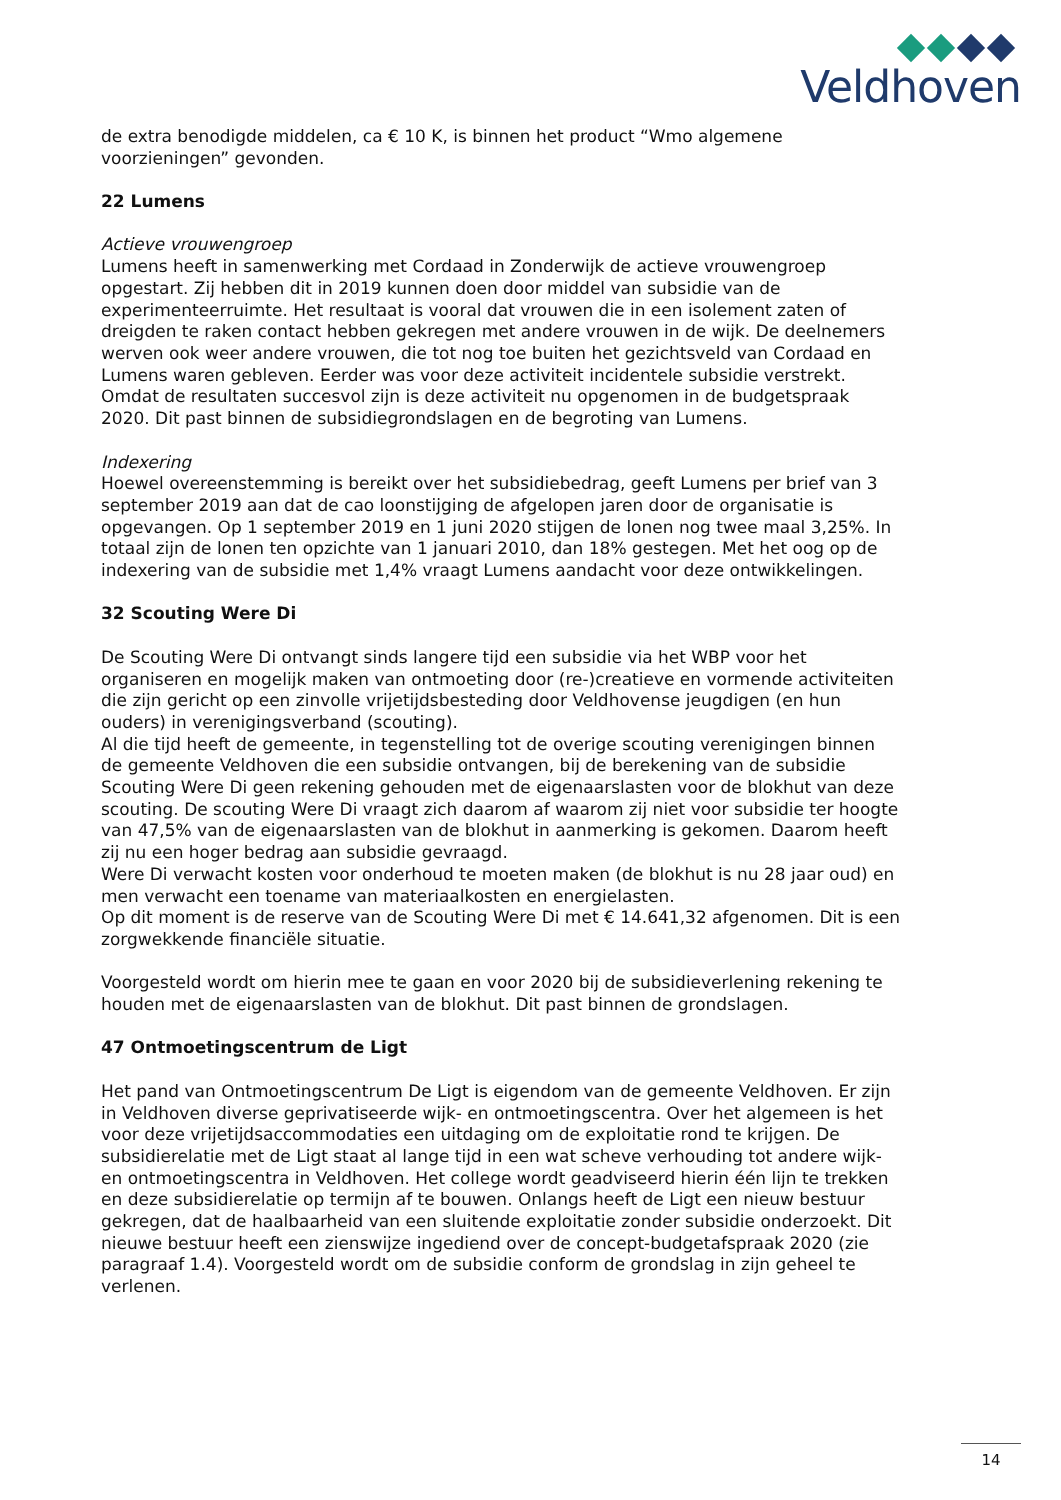Veldhoven
de extra benodigde middelen, ca € 10 K, is binnen het product “Wmo algemene voorzieningen” gevonden.
22 Lumens
Actieve vrouwengroep
Lumens heeft in samenwerking met Cordaad in Zonderwijk de actieve vrouwengroep opgestart. Zij hebben dit in 2019 kunnen doen door middel van subsidie van de experimenteerruimte. Het resultaat is vooral dat vrouwen die in een isolement zaten of dreigden te raken contact hebben gekregen met andere vrouwen in de wijk. De deelnemers werven ook weer andere vrouwen, die tot nog toe buiten het gezichtsveld van Cordaad en Lumens waren gebleven. Eerder was voor deze activiteit incidentele subsidie verstrekt. Omdat de resultaten succesvol zijn is deze activiteit nu opgenomen in de budgetspraak 2020. Dit past binnen de subsidiegrondslagen en de begroting van Lumens.
Indexering
Hoewel overeenstemming is bereikt over het subsidiebedrag, geeft Lumens per brief van 3 september 2019 aan dat de cao loonstijging de afgelopen jaren door de organisatie is opgevangen. Op 1 september 2019 en 1 juni 2020 stijgen de lonen nog twee maal 3,25%. In totaal zijn de lonen ten opzichte van 1 januari 2010, dan 18% gestegen. Met het oog op de indexering van de subsidie met 1,4% vraagt Lumens aandacht voor deze ontwikkelingen.
32 Scouting Were Di
De Scouting Were Di ontvangt sinds langere tijd een subsidie via het WBP voor het organiseren en mogelijk maken van ontmoeting door (re-)creatieve en vormende activiteiten die zijn gericht op een zinvolle vrijetijdsbesteding door Veldhovense jeugdigen (en hun ouders) in verenigingsverband (scouting).
Al die tijd heeft de gemeente, in tegenstelling tot de overige scouting verenigingen binnen de gemeente Veldhoven die een subsidie ontvangen, bij de berekening van de subsidie Scouting Were Di geen rekening gehouden met de eigenaarslasten voor de blokhut van deze scouting. De scouting Were Di vraagt zich daarom af waarom zij niet voor subsidie ter hoogte van 47,5% van de eigenaarslasten van de blokhut in aanmerking is gekomen. Daarom heeft zij nu een hoger bedrag aan subsidie gevraagd.
Were Di verwacht kosten voor onderhoud te moeten maken (de blokhut is nu 28 jaar oud) en men verwacht een toename van materiaalkosten en energielasten.
Op dit moment is de reserve van de Scouting Were Di met € 14.641,32 afgenomen. Dit is een zorgwekkende financiële situatie.
Voorgesteld wordt om hierin mee te gaan en voor 2020 bij de subsidieverlening rekening te houden met de eigenaarslasten van de blokhut. Dit past binnen de grondslagen.
47 Ontmoetingscentrum de Ligt
Het pand van Ontmoetingscentrum De Ligt is eigendom van de gemeente Veldhoven. Er zijn in Veldhoven diverse geprivatiseerde wijk- en ontmoetingscentra. Over het algemeen is het voor deze vrijetijdsaccommodaties een uitdaging om de exploitatie rond te krijgen. De subsidierelatie met de Ligt staat al lange tijd in een wat scheve verhouding tot andere wijk- en ontmoetingscentra in Veldhoven. Het college wordt geadviseerd hierin één lijn te trekken en deze subsidierelatie op termijn af te bouwen. Onlangs heeft de Ligt een nieuw bestuur gekregen, dat de haalbaarheid van een sluitende exploitatie zonder subsidie onderzoekt. Dit nieuwe bestuur heeft een zienswijze ingediend over de concept-budgetafspraak 2020 (zie paragraaf 1.4). Voorgesteld wordt om de subsidie conform de grondslag in zijn geheel te verlenen.
14